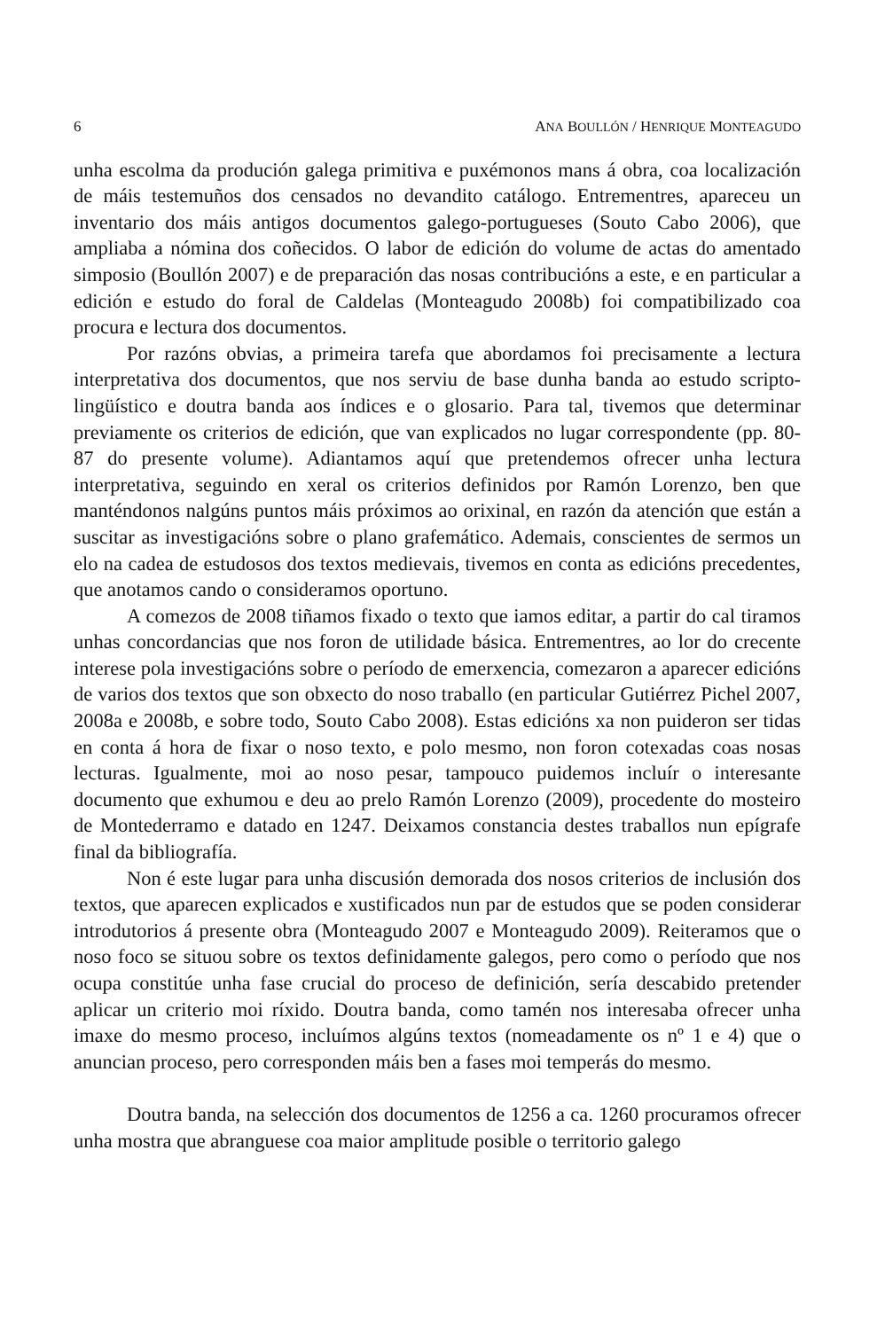6 ANA BOULLÓN / HENRIQUE MONTEAGUDO
unha escolma da produción galega primitiva e puxémonos mans á obra, coa localización de máis testemuños dos censados no devandito catálogo. Entrementres, apareceu un inventario dos máis antigos documentos galego-portugueses (Souto Cabo 2006), que ampliaba a nómina dos coñecidos. O labor de edición do volume de actas do amentado simposio (Boullón 2007) e de preparación das nosas contribucións a este, e en particular a edición e estudo do foral de Caldelas (Monteagudo 2008b) foi compatibilizado coa procura e lectura dos documentos.
Por razóns obvias, a primeira tarefa que abordamos foi precisamente a lectura interpretativa dos documentos, que nos serviu de base dunha banda ao estudo scripto-lingüístico e doutra banda aos índices e o glosario. Para tal, tivemos que determinar previamente os criterios de edición, que van explicados no lugar correspondente (pp. 80-87 do presente volume). Adiantamos aquí que pretendemos ofrecer unha lectura interpretativa, seguindo en xeral os criterios definidos por Ramón Lorenzo, ben que manténdonos nalgúns puntos máis próximos ao orixinal, en razón da atención que están a suscitar as investigacións sobre o plano grafemático. Ademais, conscientes de sermos un elo na cadea de estudosos dos textos medievais, tivemos en conta as edicións precedentes, que anotamos cando o consideramos oportuno.
A comezos de 2008 tiñamos fixado o texto que iamos editar, a partir do cal tiramos unhas concordancias que nos foron de utilidade básica. Entrementres, ao lor do crecente interese pola investigacións sobre o período de emerxencia, comezaron a aparecer edicións de varios dos textos que son obxecto do noso traballo (en particular Gutiérrez Pichel 2007, 2008a e 2008b, e sobre todo, Souto Cabo 2008). Estas edicións xa non puideron ser tidas en conta á hora de fixar o noso texto, e polo mesmo, non foron cotexadas coas nosas lecturas. Igualmente, moi ao noso pesar, tampouco puidemos incluír o interesante documento que exhumou e deu ao prelo Ramón Lorenzo (2009), procedente do mosteiro de Montederramo e datado en 1247. Deixamos constancia destes traballos nun epígrafe final da bibliografía.
Non é este lugar para unha discusión demorada dos nosos criterios de inclusión dos textos, que aparecen explicados e xustificados nun par de estudos que se poden considerar introdutorios á presente obra (Monteagudo 2007 e Monteagudo 2009). Reiteramos que o noso foco se situou sobre os textos definidamente galegos, pero como o período que nos ocupa constitúe unha fase crucial do proceso de definición, sería descabido pretender aplicar un criterio moi ríxido. Doutra banda, como tamén nos interesaba ofrecer unha imaxe do mesmo proceso, incluímos algúns textos (nomeadamente os nº 1 e 4) que o anuncian proceso, pero corresponden máis ben a fases moi temperás do mesmo.
Doutra banda, na selección dos documentos de 1256 a ca. 1260 procuramos ofrecer unha mostra que abranguese coa maior amplitude posible o territorio galego